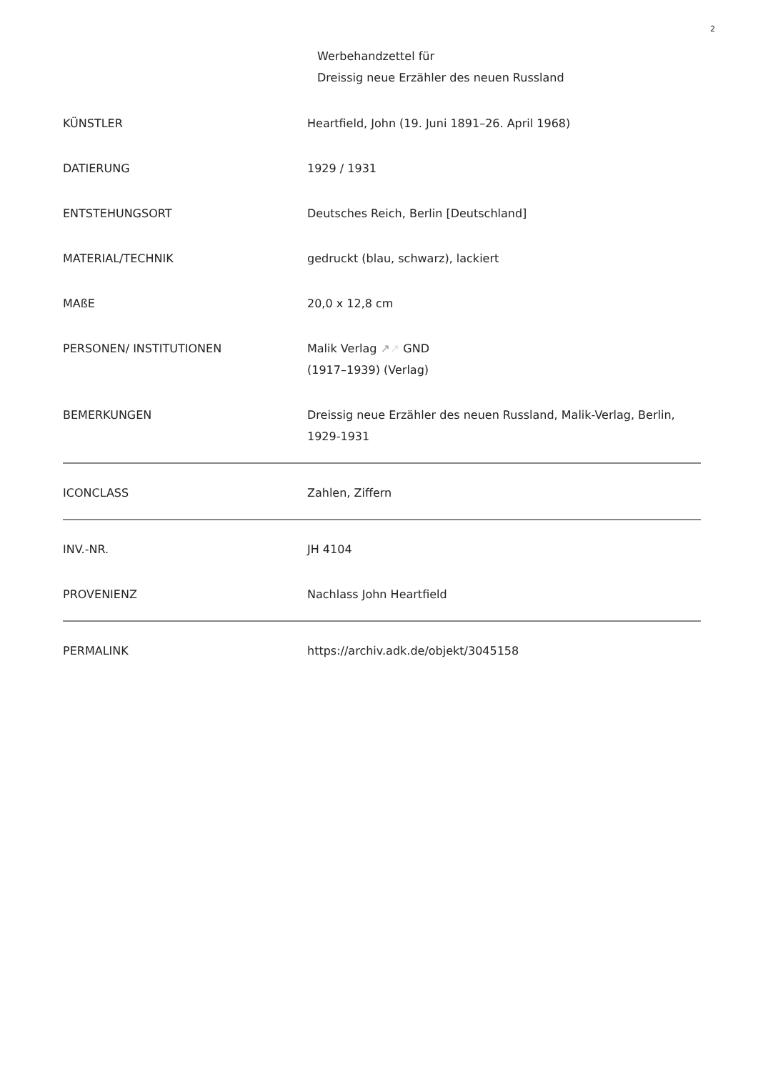2
Werbehandzettel für
Dreissig neue Erzähler des neuen Russland
| KÜNSTLER | Heartfield, John (19. Juni 1891–26. April 1968) |
| DATIERUNG | 1929 / 1931 |
| ENTSTEHUNGSORT | Deutsches Reich, Berlin [Deutschland] |
| MATERIAL/TECHNIK | gedruckt (blau, schwarz), lackiert |
| MAßE | 20,0 x 12,8 cm |
| PERSONEN/ INSTITUTIONEN | Malik Verlag ↗ ↗ GND (1917–1939) (Verlag) |
| BEMERKUNGEN | Dreissig neue Erzähler des neuen Russland, Malik-Verlag, Berlin, 1929-1931 |
| ICONCLASS | Zahlen, Ziffern |
| INV.-NR. | JH 4104 |
| PROVENIENZ | Nachlass John Heartfield |
| PERMALINK | https://archiv.adk.de/objekt/3045158 |